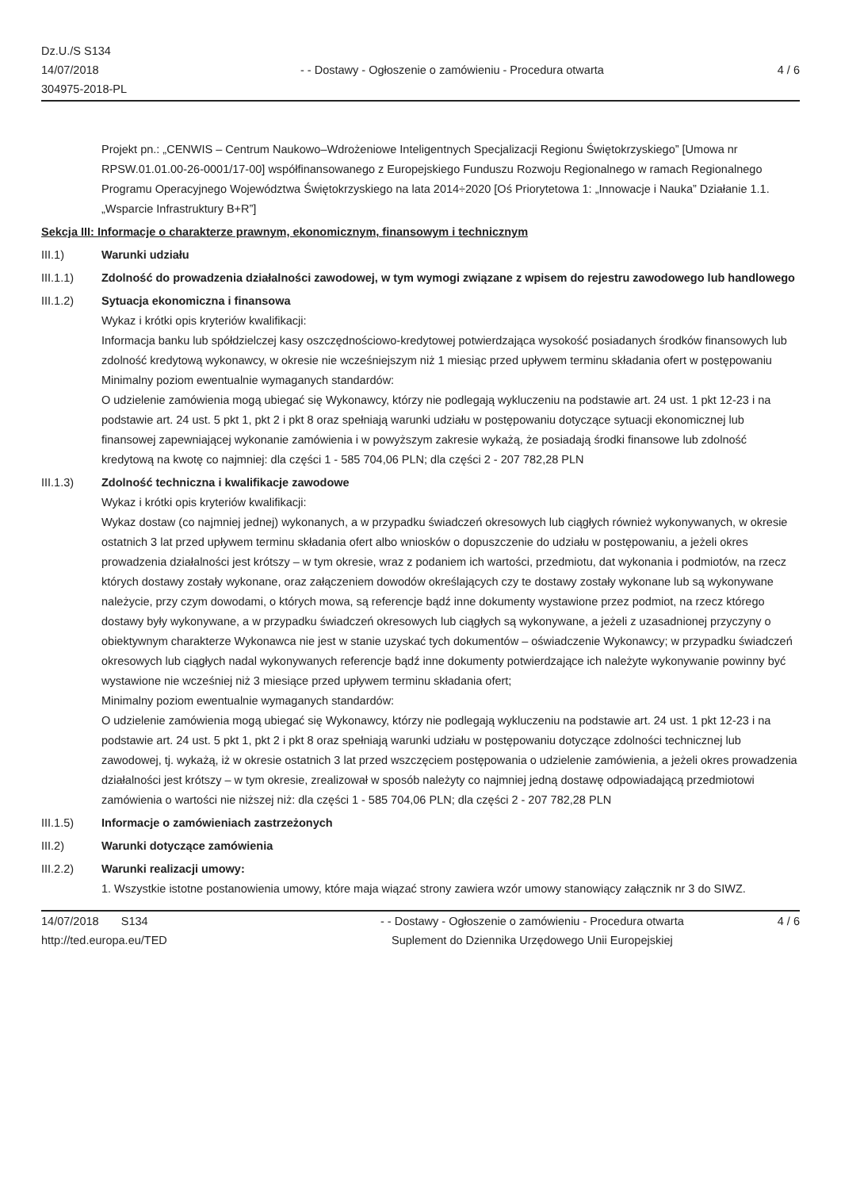Dz.U./S S134
14/07/2018
304975-2018-PL
- - Dostawy - Ogłoszenie o zamówieniu - Procedura otwarta
4 / 6
Projekt pn.: „CENWIS – Centrum Naukowo–Wdrożeniowe Inteligentnych Specjalizacji Regionu Świętokrzyskiego” [Umowa nr RPSW.01.01.00-26-0001/17-00] współfinansowanego z Europejskiego Funduszu Rozwoju Regionalnego w ramach Regionalnego Programu Operacyjnego Województwa Świętokrzyskiego na lata 2014÷2020 [Oś Priorytetowa 1: „Innowacje i Nauka” Działanie 1.1. „Wsparcie Infrastruktury B+R”]
Sekcja III: Informacje o charakterze prawnym, ekonomicznym, finansowym i technicznym
III.1) Warunki udziału
III.1.1) Zdolność do prowadzenia działalności zawodowej, w tym wymogi związane z wpisem do rejestru zawodowego lub handlowego
III.1.2) Sytuacja ekonomiczna i finansowa
Wykaz i krótki opis kryteriów kwalifikacji:
Informacja banku lub spółdzielczej kasy oszczędnościowo-kredytowej potwierdzająca wysokość posiadanych środków finansowych lub zdolność kredytową wykonawcy, w okresie nie wcześniejszym niż 1 miesiąc przed upływem terminu składania ofert w postępowaniu
Minimalny poziom ewentualnie wymaganych standardów:
O udzielenie zamówienia mogą ubiegać się Wykonawcy, którzy nie podlegają wykluczeniu na podstawie art. 24 ust. 1 pkt 12-23 i na podstawie art. 24 ust. 5 pkt 1, pkt 2 i pkt 8 oraz spełniają warunki udziału w postępowaniu dotyczące sytuacji ekonomicznej lub finansowej zapewniającej wykonanie zamówienia i w powyższym zakresie wykażą, że posiadają środki finansowe lub zdolność kredytową na kwotę co najmniej: dla części 1 - 585 704,06 PLN; dla części 2 - 207 782,28 PLN
III.1.3) Zdolność techniczna i kwalifikacje zawodowe
Wykaz i krótki opis kryteriów kwalifikacji:
Wykaz dostaw (co najmniej jednej) wykonanych, a w przypadku świadczeń okresowych lub ciągłych również wykonywanych, w okresie ostatnich 3 lat przed upływem terminu składania ofert albo wniosków o dopuszczenie do udziału w postępowaniu, a jeżeli okres prowadzenia działalności jest krótszy – w tym okresie, wraz z podaniem ich wartości, przedmiotu, dat wykonania i podmiotów, na rzecz których dostawy zostały wykonane, oraz załączeniem dowodów określających czy te dostawy zostały wykonane lub są wykonywane należycie, przy czym dowodami, o których mowa, są referencje bądź inne dokumenty wystawione przez podmiot, na rzecz którego dostawy były wykonywane, a w przypadku świadczeń okresowych lub ciągłych są wykonywane, a jeżeli z uzasadnionej przyczyny o obiektywnym charakterze Wykonawca nie jest w stanie uzyskać tych dokumentów – oświadczenie Wykonawcy; w przypadku świadczeń okresowych lub ciągłych nadal wykonywanych referencje bądź inne dokumenty potwierdzające ich należyte wykonywanie powinny być wystawione nie wcześniej niż 3 miesiące przed upływem terminu składania ofert;
Minimalny poziom ewentualnie wymaganych standardów:
O udzielenie zamówienia mogą ubiegać się Wykonawcy, którzy nie podlegają wykluczeniu na podstawie art. 24 ust. 1 pkt 12-23 i na podstawie art. 24 ust. 5 pkt 1, pkt 2 i pkt 8 oraz spełniają warunki udziału w postępowaniu dotyczące zdolności technicznej lub zawodowej, tj. wykażą, iż w okresie ostatnich 3 lat przed wszczęciem postępowania o udzielenie zamówienia, a jeżeli okres prowadzenia działalności jest krótszy – w tym okresie, zrealizował w sposób należyty co najmniej jedną dostawę odpowiadającą przedmiotowi zamówienia o wartości nie niższej niż: dla części 1 - 585 704,06 PLN; dla części 2 - 207 782,28 PLN
III.1.5) Informacje o zamówieniach zastrzeżonych
III.2) Warunki dotyczące zamówienia
III.2.2) Warunki realizacji umowy:
1. Wszystkie istotne postanowienia umowy, które maja wiązać strony zawiera wzór umowy stanowiący załącznik nr 3 do SIWZ.
14/07/2018 S134
http://ted.europa.eu/TED
- - Dostawy - Ogłoszenie o zamówieniu - Procedura otwarta
Suplement do Dziennika Urzędowego Unii Europejskiej
4 / 6